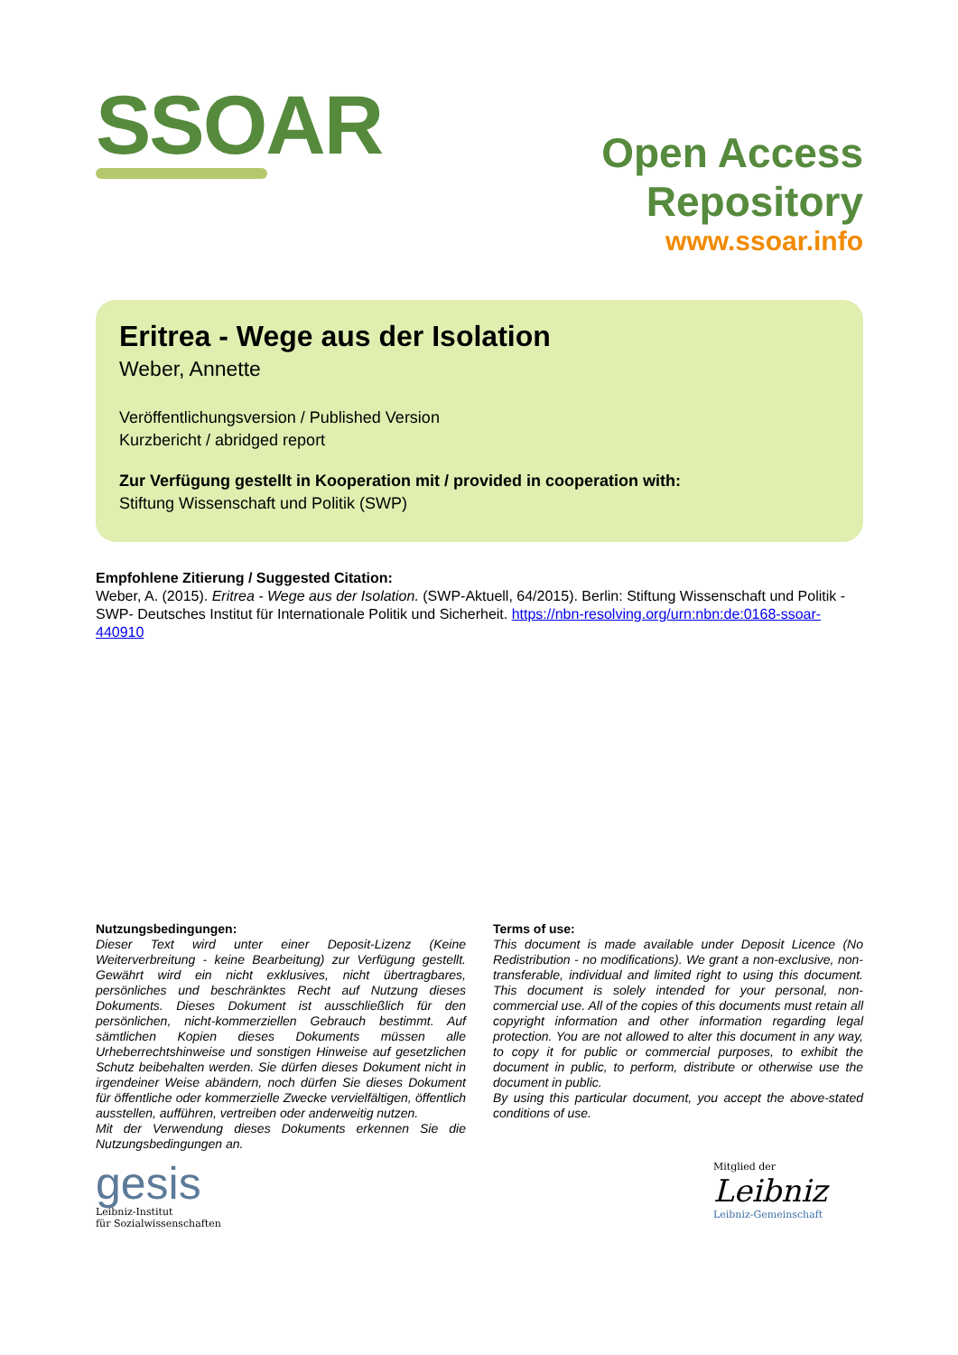SSOAR
Open Access Repository
www.ssoar.info
Eritrea - Wege aus der Isolation
Weber, Annette
Veröffentlichungsversion / Published Version
Kurzbericht / abridged report
Zur Verfügung gestellt in Kooperation mit / provided in cooperation with:
Stiftung Wissenschaft und Politik (SWP)
Empfohlene Zitierung / Suggested Citation:
Weber, A. (2015). Eritrea - Wege aus der Isolation. (SWP-Aktuell, 64/2015). Berlin: Stiftung Wissenschaft und Politik -SWP- Deutsches Institut für Internationale Politik und Sicherheit. https://nbn-resolving.org/urn:nbn:de:0168-ssoar-440910
Nutzungsbedingungen:
Dieser Text wird unter einer Deposit-Lizenz (Keine Weiterverbreitung - keine Bearbeitung) zur Verfügung gestellt. Gewährt wird ein nicht exklusives, nicht übertragbares, persönliches und beschränktes Recht auf Nutzung dieses Dokuments. Dieses Dokument ist ausschließlich für den persönlichen, nicht-kommerziellen Gebrauch bestimmt. Auf sämtlichen Kopien dieses Dokuments müssen alle Urheberrechtshinweise und sonstigen Hinweise auf gesetzlichen Schutz beibehalten werden. Sie dürfen dieses Dokument nicht in irgendeiner Weise abändern, noch dürfen Sie dieses Dokument für öffentliche oder kommerzielle Zwecke vervielfältigen, öffentlich ausstellen, aufführen, vertreiben oder anderweitig nutzen.
Mit der Verwendung dieses Dokuments erkennen Sie die Nutzungsbedingungen an.
Terms of use:
This document is made available under Deposit Licence (No Redistribution - no modifications). We grant a non-exclusive, non-transferable, individual and limited right to using this document. This document is solely intended for your personal, non-commercial use. All of the copies of this documents must retain all copyright information and other information regarding legal protection. You are not allowed to alter this document in any way, to copy it for public or commercial purposes, to exhibit the document in public, to perform, distribute or otherwise use the document in public.
By using this particular document, you accept the above-stated conditions of use.
gesis
Leibniz-Institut
für Sozialwissenschaften
Mitglied der
Leibniz
Leibniz-Gemeinschaft